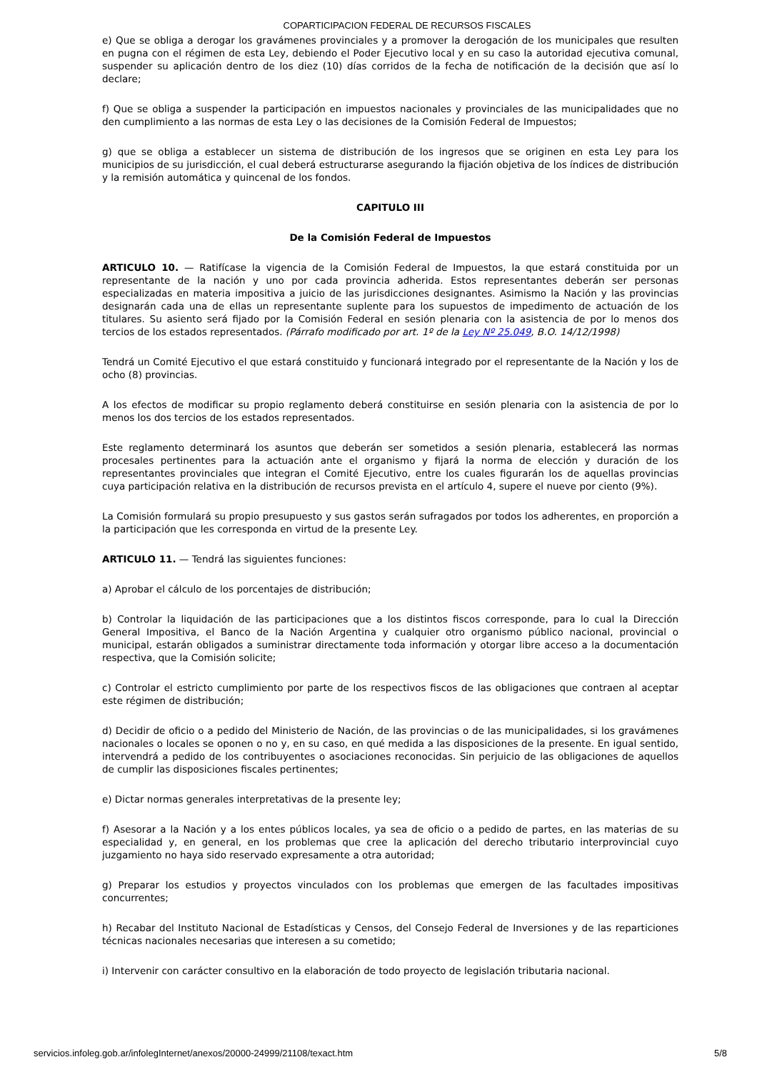COPARTICIPACION FEDERAL DE RECURSOS FISCALES
e) Que se obliga a derogar los gravámenes provinciales y a promover la derogación de los municipales que resulten en pugna con el régimen de esta Ley, debiendo el Poder Ejecutivo local y en su caso la autoridad ejecutiva comunal, suspender su aplicación dentro de los diez (10) días corridos de la fecha de notificación de la decisión que así lo declare;
f) Que se obliga a suspender la participación en impuestos nacionales y provinciales de las municipalidades que no den cumplimiento a las normas de esta Ley o las decisiones de la Comisión Federal de Impuestos;
g) que se obliga a establecer un sistema de distribución de los ingresos que se originen en esta Ley para los municipios de su jurisdicción, el cual deberá estructurarse asegurando la fijación objetiva de los índices de distribución y la remisión automática y quincenal de los fondos.
CAPITULO III
De la Comisión Federal de Impuestos
ARTICULO 10. — Ratifícase la vigencia de la Comisión Federal de Impuestos, la que estará constituida por un representante de la nación y uno por cada provincia adherida. Estos representantes deberán ser personas especializadas en materia impositiva a juicio de las jurisdicciones designantes. Asimismo la Nación y las provincias designarán cada una de ellas un representante suplente para los supuestos de impedimento de actuación de los titulares. Su asiento será fijado por la Comisión Federal en sesión plenaria con la asistencia de por lo menos dos tercios de los estados representados. (Párrafo modificado por art. 1º de la Ley Nº 25.049, B.O. 14/12/1998)
Tendrá un Comité Ejecutivo el que estará constituido y funcionará integrado por el representante de la Nación y los de ocho (8) provincias.
A los efectos de modificar su propio reglamento deberá constituirse en sesión plenaria con la asistencia de por lo menos los dos tercios de los estados representados.
Este reglamento determinará los asuntos que deberán ser sometidos a sesión plenaria, establecerá las normas procesales pertinentes para la actuación ante el organismo y fijará la norma de elección y duración de los representantes provinciales que integran el Comité Ejecutivo, entre los cuales figurarán los de aquellas provincias cuya participación relativa en la distribución de recursos prevista en el artículo 4, supere el nueve por ciento (9%).
La Comisión formulará su propio presupuesto y sus gastos serán sufragados por todos los adherentes, en proporción a la participación que les corresponda en virtud de la presente Ley.
ARTICULO 11. — Tendrá las siguientes funciones:
a) Aprobar el cálculo de los porcentajes de distribución;
b) Controlar la liquidación de las participaciones que a los distintos fiscos corresponde, para lo cual la Dirección General Impositiva, el Banco de la Nación Argentina y cualquier otro organismo público nacional, provincial o municipal, estarán obligados a suministrar directamente toda información y otorgar libre acceso a la documentación respectiva, que la Comisión solicite;
c) Controlar el estricto cumplimiento por parte de los respectivos fiscos de las obligaciones que contraen al aceptar este régimen de distribución;
d) Decidir de oficio o a pedido del Ministerio de Nación, de las provincias o de las municipalidades, si los gravámenes nacionales o locales se oponen o no y, en su caso, en qué medida a las disposiciones de la presente. En igual sentido, intervendrá a pedido de los contribuyentes o asociaciones reconocidas. Sin perjuicio de las obligaciones de aquellos de cumplir las disposiciones fiscales pertinentes;
e) Dictar normas generales interpretativas de la presente ley;
f) Asesorar a la Nación y a los entes públicos locales, ya sea de oficio o a pedido de partes, en las materias de su especialidad y, en general, en los problemas que cree la aplicación del derecho tributario interprovincial cuyo juzgamiento no haya sido reservado expresamente a otra autoridad;
g) Preparar los estudios y proyectos vinculados con los problemas que emergen de las facultades impositivas concurrentes;
h) Recabar del Instituto Nacional de Estadísticas y Censos, del Consejo Federal de Inversiones y de las reparticiones técnicas nacionales necesarias que interesen a su cometido;
i) Intervenir con carácter consultivo en la elaboración de todo proyecto de legislación tributaria nacional.
servicios.infoleg.gob.ar/infolegInternet/anexos/20000-24999/21108/texact.htm 5/8